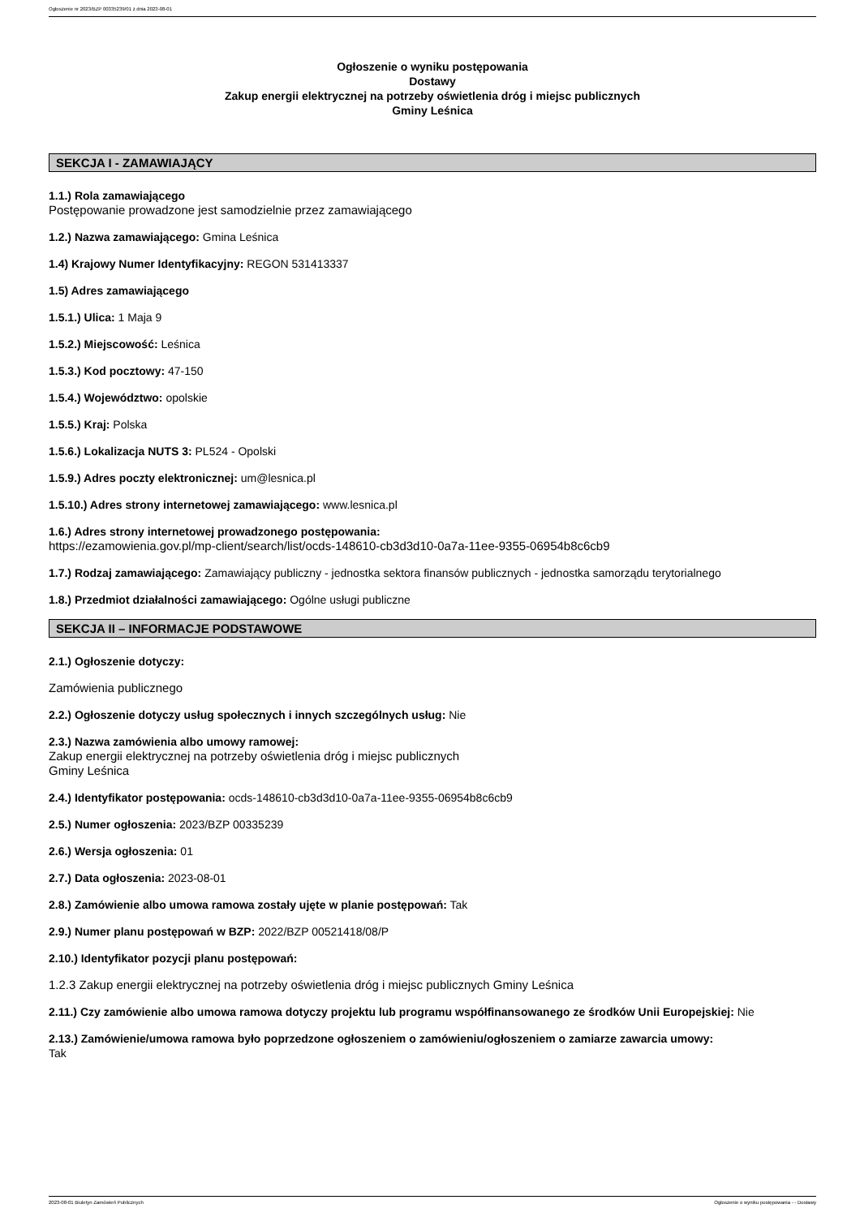Ogłoszenie nr 2023/BZP 00335239/01 z dnia 2023-08-01
Ogłoszenie o wyniku postępowania
Dostawy
Zakup energii elektrycznej na potrzeby oświetlenia dróg i miejsc publicznych
Gminy Leśnica
SEKCJA I - ZAMAWIAJĄCY
1.1.) Rola zamawiającego
Postępowanie prowadzone jest samodzielnie przez zamawiającego
1.2.) Nazwa zamawiającego: Gmina Leśnica
1.4) Krajowy Numer Identyfikacyjny: REGON 531413337
1.5) Adres zamawiającego
1.5.1.) Ulica: 1 Maja 9
1.5.2.) Miejscowość: Leśnica
1.5.3.) Kod pocztowy: 47-150
1.5.4.) Województwo: opolskie
1.5.5.) Kraj: Polska
1.5.6.) Lokalizacja NUTS 3: PL524 - Opolski
1.5.9.) Adres poczty elektronicznej: um@lesnica.pl
1.5.10.) Adres strony internetowej zamawiającego: www.lesnica.pl
1.6.) Adres strony internetowej prowadzonego postępowania:
https://ezamowienia.gov.pl/mp-client/search/list/ocds-148610-cb3d3d10-0a7a-11ee-9355-06954b8c6cb9
1.7.) Rodzaj zamawiającego: Zamawiający publiczny - jednostka sektora finansów publicznych - jednostka samorządu terytorialnego
1.8.) Przedmiot działalności zamawiającego: Ogólne usługi publiczne
SEKCJA II – INFORMACJE PODSTAWOWE
2.1.) Ogłoszenie dotyczy:
Zamówienia publicznego
2.2.) Ogłoszenie dotyczy usług społecznych i innych szczególnych usług: Nie
2.3.) Nazwa zamówienia albo umowy ramowej:
Zakup energii elektrycznej na potrzeby oświetlenia dróg i miejsc publicznych
Gminy Leśnica
2.4.) Identyfikator postępowania: ocds-148610-cb3d3d10-0a7a-11ee-9355-06954b8c6cb9
2.5.) Numer ogłoszenia: 2023/BZP 00335239
2.6.) Wersja ogłoszenia: 01
2.7.) Data ogłoszenia: 2023-08-01
2.8.) Zamówienie albo umowa ramowa zostały ujęte w planie postępowań: Tak
2.9.) Numer planu postępowań w BZP: 2022/BZP 00521418/08/P
2.10.) Identyfikator pozycji planu postępowań:
1.2.3 Zakup energii elektrycznej na potrzeby oświetlenia dróg i miejsc publicznych Gminy Leśnica
2.11.) Czy zamówienie albo umowa ramowa dotyczy projektu lub programu współfinansowanego ze środków Unii Europejskiej: Nie
2.13.) Zamówienie/umowa ramowa było poprzedzone ogłoszeniem o zamówieniu/ogłoszeniem o zamiarze zawarcia umowy:
Tak
2023-08-01 Biuletyn Zamówień Publicznych Ogłoszenie o wyniku postępowania - - Dostawy